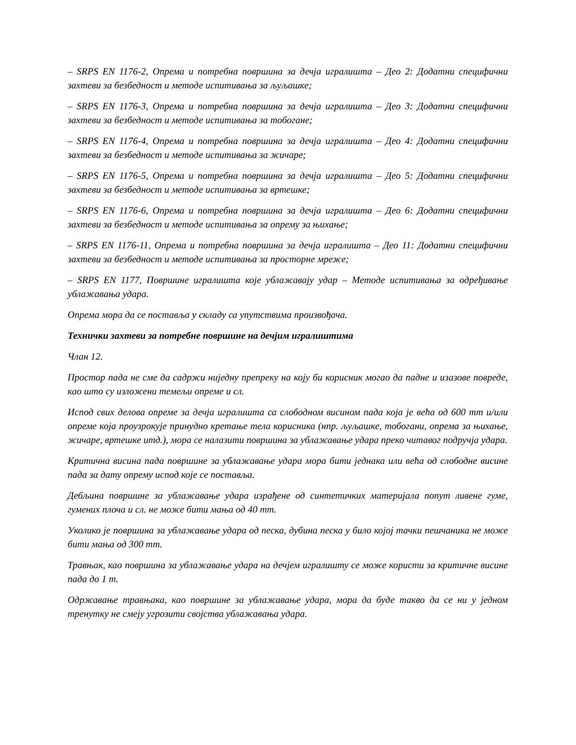– SRPS EN 1176-2, Опрема и потребна површина за дечја игралишта – Део 2: Додатни специфични захтеви за безбедност и методе испитивања за љуљашке;
– SRPS EN 1176-3, Опрема и потребна површина за дечја игралишта – Део 3: Додатни специфични захтеви за безбедност и методе испитивања за тобогане;
– SRPS EN 1176-4, Опрема и потребна површина за дечја игралишта – Део 4: Додатни специфични захтеви за безбедност и методе испитивања за жичаре;
– SRPS EN 1176-5, Опрема и потребна површина за дечја игралишта – Део 5: Додатни специфични захтеви за безбедност и методе испитивања за вртешке;
– SRPS EN 1176-6, Опрема и потребна површина за дечја игралишта – Део 6: Додатни специфични захтеви за безбедност и методе испитивања за опрему за њихање;
– SRPS EN 1176-11, Опрема и потребна површина за дечја игралишта – Део 11: Додатни специфични захтеви за безбедност и методе испитивања за просторне мреже;
– SRPS EN 1177, Површине игралишта које ублажавају удар – Методе испитивања за одређивање ублажавања удара.
Опрема мора да се поставља у складу са упутствима произвођача.
Технички захтеви за потребне површине на дечјим игралиштима
Члан 12.
Простор пада не сме да садржи ниједну препреку на коју би корисник могао да падне и изазове повреде, као што су изложени темељи опреме и сл.
Испод свих делова опреме за дечја игралишта са слободном висином пада која је већа од 600 mm и/или опреме која проузрокује принудно кретање тела корисника (нпр. љуљашке, тобогани, опрема за њихање, жичаре, вртешке итд.), мора се налазити површина за ублажавање удара преко читавог подручја удара.
Критична висина пада површине за ублажавање удара мора бити једнака или већа од слободне висине пада за дату опрему испод које се поставља.
Дебљина површине за ублажавање удара израђене од синтетичких материјала попут ливене гуме, гумених плоча и сл. не може бити мања од 40 mm.
Уколико је површина за ублажавање удара од песка, дубина песка у било којој тачки пешчаника не може бити мања од 300 mm.
Травњак, као површина за ублажавање удара на дечјем игралишту се може користи за критичне висине пада до 1 m.
Одржавање травњака, као површине за ублажавање удара, мора да буде такво да се ни у једном тренутку не смеју угрозити својства ублажавања удара.